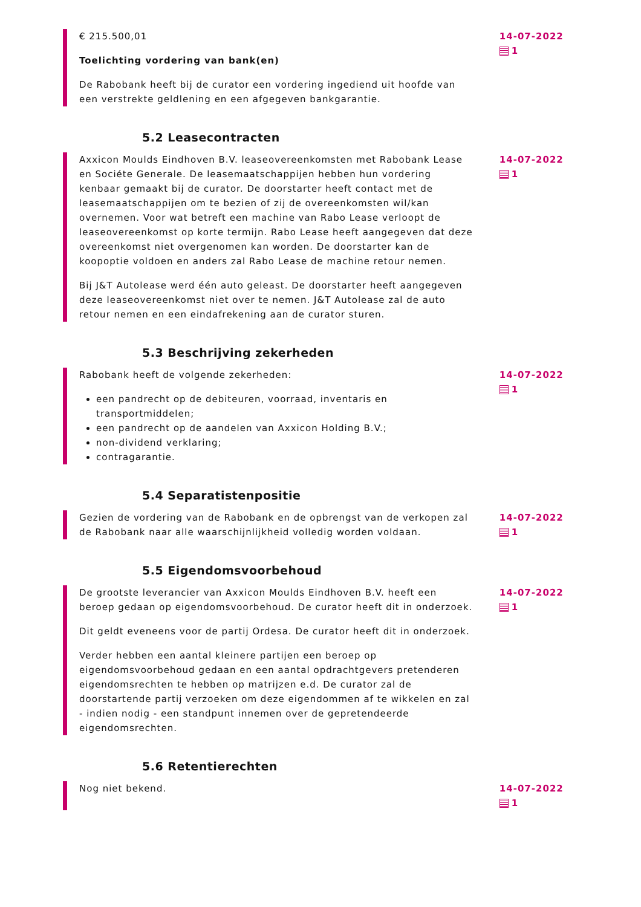€ 215.500,01
Toelichting vordering van bank(en)
De Rabobank heeft bij de curator een vordering ingediend uit hoofde van een verstrekte geldlening en een afgegeven bankgarantie.
14-07-2022
1
5.2 Leasecontracten
Axxicon Moulds Eindhoven B.V. leaseovereenkomsten met Rabobank Lease en Sociéte Generale. De leasemaatschappijen hebben hun vordering kenbaar gemaakt bij de curator. De doorstarter heeft contact met de leasemaatschappijen om te bezien of zij de overeenkomsten wil/kan overnemen. Voor wat betreft een machine van Rabo Lease verloopt de leaseovereenkomst op korte termijn. Rabo Lease heeft aangegeven dat deze overeenkomst niet overgenomen kan worden. De doorstarter kan de koopoptie voldoen en anders zal Rabo Lease de machine retour nemen.
Bij J&T Autolease werd één auto geleast. De doorstarter heeft aangegeven deze leaseovereenkomst niet over te nemen. J&T Autolease zal de auto retour nemen en een eindafrekening aan de curator sturen.
14-07-2022
1
5.3 Beschrijving zekerheden
Rabobank heeft de volgende zekerheden:
een pandrecht op de debiteuren, voorraad, inventaris en transportmiddelen;
een pandrecht op de aandelen van Axxicon Holding B.V.;
non-dividend verklaring;
contragarantie.
14-07-2022
1
5.4 Separatistenpositie
Gezien de vordering van de Rabobank en de opbrengst van de verkopen zal de Rabobank naar alle waarschijnlijkheid volledig worden voldaan.
14-07-2022
1
5.5 Eigendomsvoorbehoud
De grootste leverancier van Axxicon Moulds Eindhoven B.V. heeft een beroep gedaan op eigendomsvoorbehoud. De curator heeft dit in onderzoek.
Dit geldt eveneens voor de partij Ordesa. De curator heeft dit in onderzoek.
Verder hebben een aantal kleinere partijen een beroep op eigendomsvoorbehoud gedaan en een aantal opdrachtgevers pretenderen eigendomsrechten te hebben op matrijzen e.d. De curator zal de doorstartende partij verzoeken om deze eigendommen af te wikkelen en zal - indien nodig - een standpunt innemen over de gepretendeerde eigendomsrechten.
14-07-2022
1
5.6 Retentierechten
Nog niet bekend. 14-07-2022
1